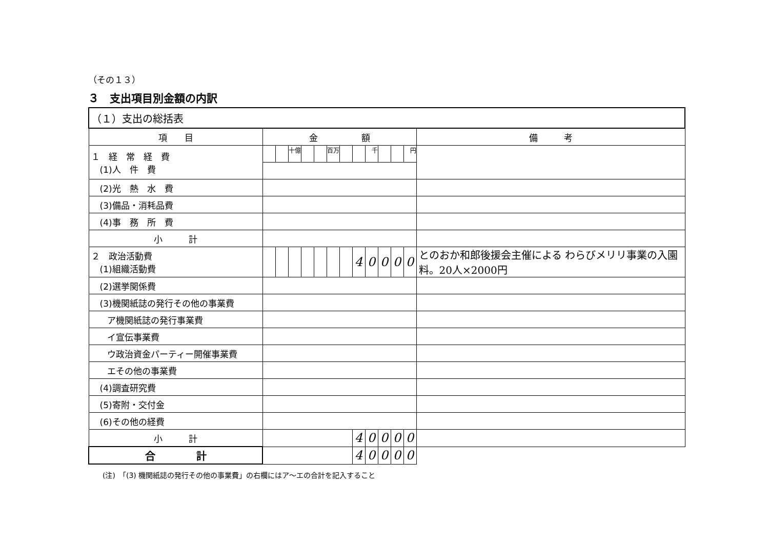（その１３）
３　支出項目別金額の内訳
| （１）支出の総括表 | | | | | | | | | | | | | |
| 項 目 | 金 額 | | | | | | | | | | | | 備 考 |
| １ 経 常 経 費 (1)人 件 費 | | | 十億 | | | 百万 | | | 千 | | | 円 | |
| (2)光 熱 水 費 | | | | | | | | | | | | | |
| (3)備品・消耗品費 | | | | | | | | | | | | | |
| (4)事 務 所 費 | | | | | | | | | | | | | |
| 小 計 | | | | | | | | | | | | | |
| ２ 政治活動費 (1)組織活動費 | | | | | | | | 4 | 0 | 0 | 0 | 0 | とのおか和郎後援会主催による わらびメリリ事業の入園料。20人×2000円 |
| (2)選挙関係費 | | | | | | | | | | | | | |
| (3)機関紙誌の発行その他の事業費 | | | | | | | | | | | | | |
| ア機関紙誌の発行事業費 | | | | | | | | | | | | | |
| イ宣伝事業費 | | | | | | | | | | | | | |
| ウ政治資金パーティー開催事業費 | | | | | | | | | | | | | |
| エその他の事業費 | | | | | | | | | | | | | |
| (4)調査研究費 | | | | | | | | | | | | | |
| (5)寄附・交付金 | | | | | | | | | | | | | |
| (6)その他の経費 | | | | | | | | | | | | | |
| 小 計 | | | | | | | | 4 | 0 | 0 | 0 | 0 | |
| 合 計 | | | | | | | | 4 | 0 | 0 | 0 | 0 | |
(注)　「(3) 機関紙誌の発行その他の事業費」の右欄にはア～エの合計を記入すること